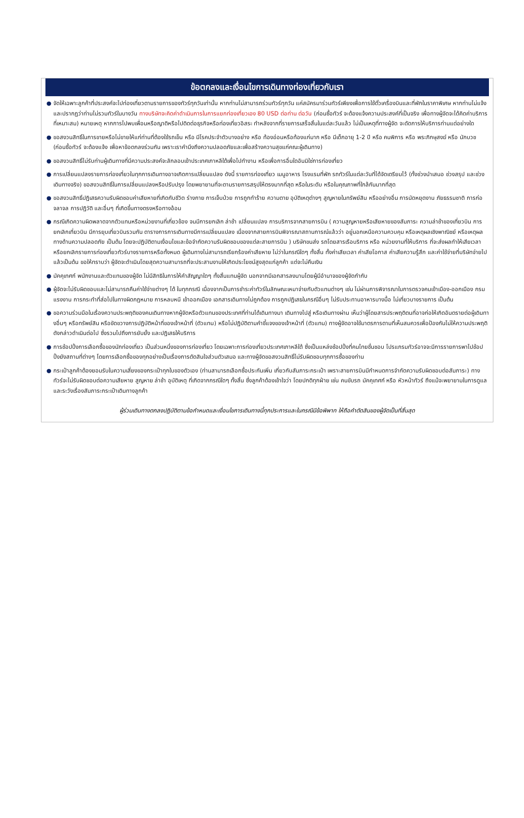ข้อตกลงและเงื่อนไขการเดินทางท่องเที่ยวกับเรา
● จัดให้เฉพาะลูกค้าที่ประสงค์จะไปท่องเที่ยวตามรายการของทัวร์ทุกวันเท่านั้น หากท่านไม่สามารถร่วมทัวร์ทุกวัน แค่สมัครมาร่วมทัวร์เพียงเพื่อการใช้ตั๋วเครื่องบินและที่พักในราคาพิเศษ หากท่านไม่แจ้ง และปรากฏว่าท่านไม่รวมทัวร์ในบางวัน ทางบริษัทจะคิดค่าดำเนินการในการแยกท่องเที่ยวเอง 80 USD ต่อท่าน ต่อวัน (ก่อนซื้อทัวร์ จะต้องแจ้งความประสงค์ที่เป็นจริง เพื่อทางผู้จัดจะได้คิดค่าบริการที่เหมาะสม) หมายเหตุ หากการไปพบเพื่อนหรือญาติหรือไปติดต่อธุรกิจหรือท่องเที่ยวอิสระ ทำหลังจากที่รายการเสร็จสิ้นในแต่ละวันแล้ว ไม่เป็นเหตุที่ทางผู้จัด จะดัดการให้บริการท่านแต่อย่างใด
● ขอสงวนสิทธิ์ในการขายหรือไม่ขายให้แก่ท่านที่ต้องใช้รถเข็น หรือ มีโรคประจำตัวบางอย่าง หรือ ท้องอ่อนหรือท้องแก่มาก หรือ มีเด็กอายุ 1-2 ปี หรือ คนพิการ หรือ พระภิกษุสงฆ์ หรือ นักบวช (ก่อนซื้อทัวร์ จะต้องแจ้ง เพื่อหาข้อตกลงร่วมกัน เพราะเราคำนึงถึงความปลอดภัยและเพื่อสร้างความสุขแก่คณะผู้เดินทาง)
● ขอสงวนสิทธิ์ไม่รับท่านผู้เดินทางที่มีความประสงค์จะลักลอบเข้าประเทศเกาหลีใต้เพื่อไปทำงาน หรือเพื่อการอื่นใดอันมิใช่การท่องเที่ยว
● การเปลี่ยนแปลงรายการท่องเที่ยวในทุกการเดินทางอาจเกิดการเปลี่ยนแปลง ดังนี้ รายการท่องเที่ยว เมนูอาหาร โรงแรมที่พัก รถทัวร์ในแต่ละวันที่ได้จัดเตรียมไว้ (ทั้งช่วงนำเสนอ ช่วงสรุป และช่วงเดินทางจริง) ขอสงวนสิทธิ์ในการเปลี่ยนแปลงหรือปรับปรุง โดยพยายามที่จะตามรายการสรุปให้ตรงมากที่สุด หรือในระดับ หรือในคุณภาพที่ใกล้กันมากที่สุด
● ขอสงวนสิทธิ์ปฏิเสธความรับผิดชอบค่าเสียหายที่เกิดกับชีวิต ร่างกาย การเจ็บป่วย การถูกทำร้าย ความตาย อุบัติเหตุต่างๆ สูญหายในทรัพย์สิน หรืออย่างอื่น การนัดหยุดงาน ภัยธรรมชาติ การก่อจลาจล การปฏิวัติ และอื่นๆ ที่เกิดขึ้นทางตรงหรือทางอ้อม
● กรณีเกิดความผิดพลาดจากตัวแทนหรือหน่วยงานที่เกี่ยวข้อง จนมีการยกเลิก ล่าช้า เปลี่ยนแปลง การบริการจากสายการบิน ( ความสูญหายหรือเสียหายของสัมภาระ ความล่าช้าของเที่ยวบิน การยกเลิกเที่ยวบิน มีการยุบเที่ยวบินรวมกัน ตารางการการเดินทางมีการเปลี่ยนแปลง เนื่องจากสายการบินพิจารณาสถานการณ์แล้วว่า อยู่นอกเหนือความควบคุม หรือเหตุผลเชิงพาณิชย์ หรือเหตุผลทางด้านความปลอดภัย เป็นต้น โดยจะปฏิบัติตามเงื่อนไขและข้อจำกัดความรับผิดชอบของแต่ละสายการบิน ) บริษัทขนส่ง รถโดยสารเรือบริการ หรือ หน่วยงานที่ให้บริการ ที่จะส่งผลทำให้เสียเวลาหรือยกเลิกรายการท่องเที่ยวทัวร์บางรายการหรือทั้งหมด ผู้เดินทางไม่สามารถเรียกร้องค่าเสียหาย ไม่ว่าในกรณีใดๆ ทั้งสิ้น ทั้งค่าเสียเวลา ค่าเสียโอกาส ค่าเสียความรู้สึก และค่าใช้จ่ายที่บริษัทจ่ายไปแล้วเป็นต้น ขอให้ทราบว่า ผู้จัดจะดำเนินโดยสุดความสามารถที่จะประสานงานให้เกิดประโยชน์สูงสุดแก่ลูกค้า แต่จะไม่คืนเงิน
● มัคคุเทศก์ พนักงานและตัวแทนของผู้จัด ไม่มีสิทธิในการให้คำสัญญาใดๆ ทั้งสิ้นแทนผู้จัด นอกจากมีเอกสารลงนามโดยผู้มีอำนาจของผู้จัดกำกับ
● ผู้จัดจะไม่รับผิดชอบและไม่สามารถคืนค่าใช้จ่ายต่างๆ ได้ ในทุกกรณี เนื่องจากเป็นการชำระค่าทัวร์ในลักษณะเหมาจ่ายกับตัวแทนต่างๆ เช่น ไม่ผ่านการพิจารณาในการตรวจคนเข้าเมือง-ออกเมือง กรมแรงงาน การกระทำที่ส่อไปในทางผิดกฎหมาย การหลบหนี เข้าออกเมือง เอกสารเดินทางไม่ถูกต้อง การถูกปฏิเสธในกรณีอื่นๆ ไม่รับประทานอาหารบางมื้อ ไม่เที่ยวบางรายการ เป็นต้น
● ขอความร่วมมือในเรื่องความประพฤติของคนเดินทางหากผู้จัดหรือตัวแทนของประเทศที่ท่านได้เดินทางมา เดินทางไปสู่ หรือเดินทางผ่าน เห็นว่าผู้โดยสารประพฤติตนที่อาจก่อให้เกิดอันตรายต่อผู้เดินทางอื่นๆ หรือทรัพย์สิน หรือขัดขวางการปฏิบัติหน้าที่ของเจ้าหน้าที่ (ตัวแทน) หรือไม่ปฏิบัติตามคำชี้แจงของเจ้าหน้าที่ (ตัวแทน) ทางผู้จัดอาจใช้มาตรการตามที่เห็นสมควรเพื่อป้องกันไม่ให้ความประพฤติดังกล่าวดำเนินต่อไป ซึ่งรวมไปถึงการยับยั้ง และปฏิเสธให้บริการ
● การช้อปปิ้งการเลือกซื้อของนักท่องเที่ยว เป็นส่วนหนึ่งของการท่องเที่ยว โดยเฉพาะการท่องเที่ยวประเทศเกาหลีใต้ ซึ่งเป็นแหล่งช้อปปิ้งที่คนไทยชื่นชอบ โปรแกรมทัวร์อาจจะมีการรายการพาไปช้อปปิ้งยังสถานที่ต่างๆ โดยการเลือกซื้อของทุกอย่างเป็นเรื่องการตัดสินใจส่วนตัวเสมอ และทางผู้จัดขอสงวนสิทธิ์ไม่รับผิดชอบทุกการซื้อของท่าน
● กระเป๋าลูกค้าต้องยอมรับในความเสี่ยงของกระเป๋าทุกใบของตัวเอง (ท่านสามารถเลือกซื้อประกันเพิ่ม เกี่ยวกับสัมภาระกระเป๋า เพราะสายการบินมีกำหนดการจำกัดความรับผิดชอบต่อสัมภาระ) ทางทัวร์จะไม่รับผิดชอบต่อความเสียหาย สูญหาย ล่าช้า อุบัติเหตุ ที่เกิดจากกรณีใดๆ ทั้งสิ้น ซึ่งลูกค้าต้องเข้าใจว่า โดยปกติทุกฝ่าย เช่น คนขับรถ มัคคุเทศก์ หรือ หัวหน้าทัวร์ ถึงแม้จะพยายามในการดูแลและระวังเรื่องสัมภาระกระเป๋าเดินทางลูกค้า
ผู้ร่วมเดินทางตกลงปฏิบัติตามข้อกำหนดและเงื่อนไขการเดินทางนี้ทุกประการและในกรณีมีข้อพิพาท ให้ถือคำตัดสินของผู้จัดเป็นที่สิ้นสุด